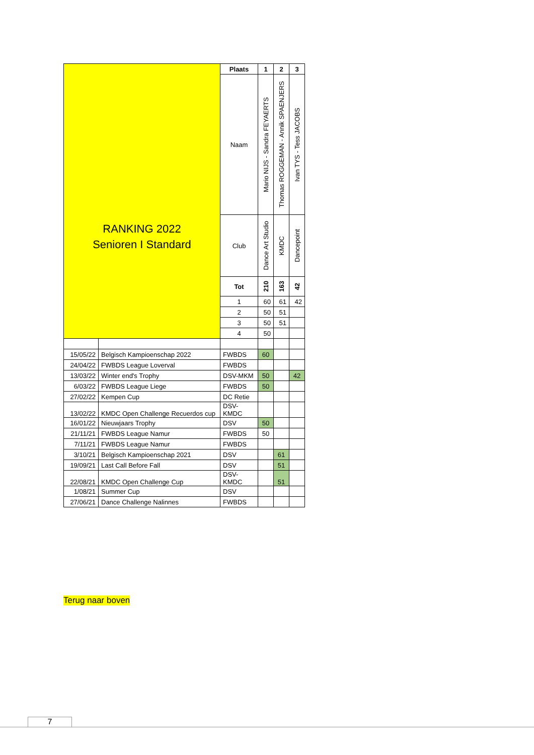| RANKING 2022 Senioren I Standard | | Plaats | 1 | 2 | 3 |
| | | Naam | Mario NIJS - Sandra FEYAERTS | Thomas ROGGEMAN - Annik SPAENJERS | Ivan TYS - Tess JACOBS |
| | | Club | Dance Art Studio | KMDC | Dancepoint |
| | | Tot | 210 | 163 | 42 |
| | | 1 | 60 | 61 | 42 |
| | | 2 | 50 | 51 | |
| | | 3 | 50 | 51 | |
| | | 4 | 50 | | |
| 15/05/22 | Belgisch Kampioenschap 2022 | FWBDS | 60 | | |
| 24/04/22 | FWBDS League Loverval | FWBDS | | | |
| 13/03/22 | Winter end's Trophy | DSV-MKM | 50 | | 42 |
| 6/03/22 | FWBDS League Liege | FWBDS | 50 | | |
| 27/02/22 | Kempen Cup | DC Retie | | | |
| 13/02/22 | KMDC Open Challenge Recuerdos cup | DSV- KMDC | | | |
| 16/01/22 | Nieuwjaars Trophy | DSV | 50 | | |
| 21/11/21 | FWBDS League Namur | FWBDS | 50 | | |
| 7/11/21 | FWBDS League Namur | FWBDS | | | |
| 3/10/21 | Belgisch Kampioenschap 2021 | DSV | | 61 | |
| 19/09/21 | Last Call Before Fall | DSV | | 51 | |
| 22/08/21 | KMDC Open Challenge Cup | DSV- KMDC | | 51 | |
| 1/08/21 | Summer Cup | DSV | | | |
| 27/06/21 | Dance Challenge Nalinnes | FWBDS | | | |
Terug naar boven
7